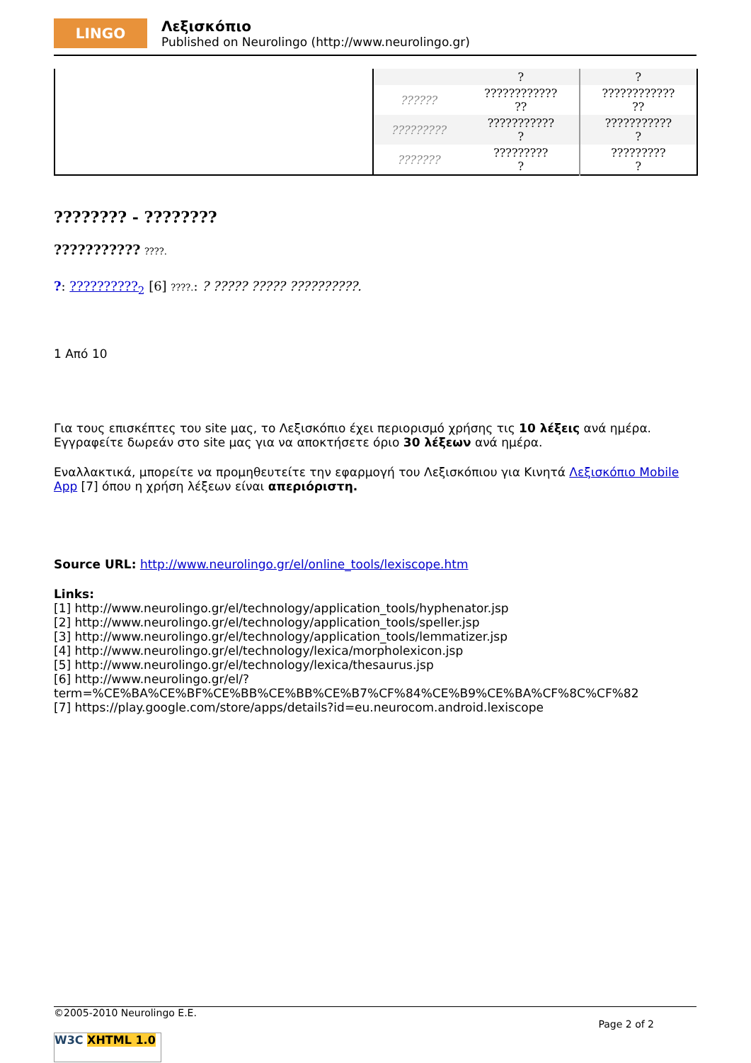LINGO
Λεξισκόπιο
Published on Neurolingo (http://www.neurolingo.gr)
| | | ? | ? |
| | ?????? | ???????????? ?? | ???????????? ?? |
| | ????????? | ??????????? ? | ??????????? ? |
| | ??????? | ????????? ? | ????????? ? |
???????? - ????????
??????????? ????.
?: ??????????<sub>2</sub> [6] ????.: ? ????? ????? ??????????.
1 Από 10
Για τους επισκέπτες του site μας, το Λεξισκόπιο έχει περιορισμό χρήσης τις 10 λέξεις ανά ημέρα. Εγγραφείτε δωρεάν στο site μας για να αποκτήσετε όριο 30 λέξεων ανά ημέρα.
Εναλλακτικά, μπορείτε να προμηθευτείτε την εφαρμογή του Λεξισκόπιου για Κινητά Λεξισκόπιο Mobile App [7] όπου η χρήση λέξεων είναι απεριόριστη.
Source URL: http://www.neurolingo.gr/el/online_tools/lexiscope.htm
Links:
[1] http://www.neurolingo.gr/el/technology/application_tools/hyphenator.jsp
[2] http://www.neurolingo.gr/el/technology/application_tools/speller.jsp
[3] http://www.neurolingo.gr/el/technology/application_tools/lemmatizer.jsp
[4] http://www.neurolingo.gr/el/technology/lexica/morpholexicon.jsp
[5] http://www.neurolingo.gr/el/technology/lexica/thesaurus.jsp
[6] http://www.neurolingo.gr/el/?term=%CE%BA%CE%BF%CE%BB%CE%BB%CE%B7%CF%84%CE%B9%CE%BA%CF%8C%CF%82
[7] https://play.google.com/store/apps/details?id=eu.neurocom.android.lexiscope
©2005-2010 Neurolingo E.E.
Page 2 of 2
W3C XHTML 1.0